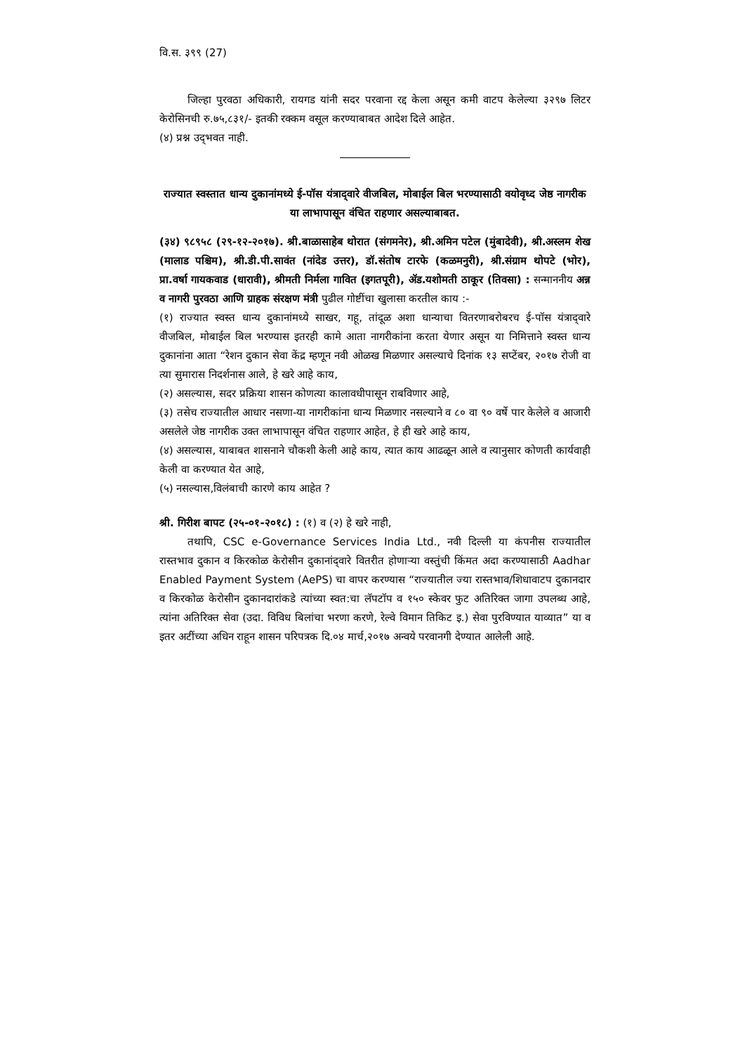वि.स. ३९९ (27)
जिल्हा पुरवठा अधिकारी, रायगड यांनी सदर परवाना रद्द केला असून कमी वाटप केलेल्या ३२९७ लिटर केरोसिनची रु.७५,८३१/- इतकी रक्कम वसूल करण्याबाबत आदेश दिले आहेत.
(४) प्रश्न उद्‌भवत नाही.
राज्यात स्वस्तात धान्य दुकानांमध्ये ई-पॉस यंत्राद्‌वारे वीजबिल, मोबाईल बिल भरण्यासाठी वयोवृध्द जेष्ठ नागरीक या लाभापासून वंचित राहणार असल्याबाबत.
(३४) ९८९५८ (२९-१२-२०१७). श्री.बाळासाहेब थोरात (संगमनेर), श्री.अमिन पटेल (मुंबादेवी), श्री.अस्लम शेख (मालाड पश्चिम), श्री.डी.पी.सावंत (नांदेड उत्तर), डॉ.संतोष टारफे (कळमनुरी), श्री.संग्राम थोपटे (भोर), प्रा.वर्षा गायकवाड (धारावी), श्रीमती निर्मला गावित (इगतपूरी), ॲड.यशोमती ठाकूर (तिवसा) : सन्माननीय अन्न व नागरी पुरवठा आणि ग्राहक संरक्षण मंत्री पुढील गोष्टींचा खुलासा करतील काय :-
(१) राज्यात स्वस्त धान्य दुकानांमध्ये साखर, गहू, तांदूळ अशा धान्याचा वितरणाबरोबरच ई-पॉस यंत्राद्‌वारे वीजबिल, मोबाईल बिल भरण्यास इतरही कामे आता नागरीकांना करता येणार असून या निमित्ताने स्वस्त धान्य दुकानांना आता “रेशन दुकान सेवा केंद्र म्हणून नवी ओळख मिळणार असल्याचे दिनांक १३ सप्टेंबर, २०१७ रोजी वा त्या सुमारास निदर्शनास आले, हे खरे आहे काय,
(२) असल्यास, सदर प्रक्रिया शासन कोणत्या कालावधीपासून राबविणार आहे,
(३) तसेच राज्यातील आधार नसणा-या नागरीकांना धान्य मिळणार नसल्याने व ८० वा ९० वर्षे पार केलेले व आजारी असलेले जेष्ठ नागरीक उक्त लाभापासून वंचित राहणार आहेत, हे ही खरे आहे काय,
(४) असल्यास, याबाबत शासनाने चौकशी केली आहे काय, त्यात काय आढळून आले व त्यानुसार कोणती कार्यवाही केली वा करण्यात येत आहे,
(५) नसल्यास,विलंबाची कारणे काय आहेत ?
श्री. गिरीश बापट (२५-०१-२०१८) : (१) व (२) हे खरे नाही,
तथापि, CSC e-Governance Services India Ltd., नवी दिल्ली या कंपनीस राज्यातील रास्तभाव दुकान व किरकोळ केरोसीन दुकानांद्‌वारे वितरीत होणाऱ्या वस्तुंची किंमत अदा करण्यासाठी Aadhar Enabled Payment System (AePS) चा वापर करण्यास “राज्यातील ज्या रास्तभाव/शिधावाटप दुकानदार व किरकोळ केरोसीन दुकानदारांकडे त्यांच्या स्वत:चा लॅपटॉप व १५० स्केवर फुट अतिरिक्त जागा उपलब्ध आहे, त्यांना अतिरिक्त सेवा (उदा. विविध बिलांचा भरणा करणे, रेल्वे विमान तिकिट इ.) सेवा पुरविण्यात याव्यात” या व इतर अटींच्या अधिन राहून शासन परिपत्रक दि.०४ मार्च,२०१७ अन्वये परवानगी देण्यात आलेली आहे.